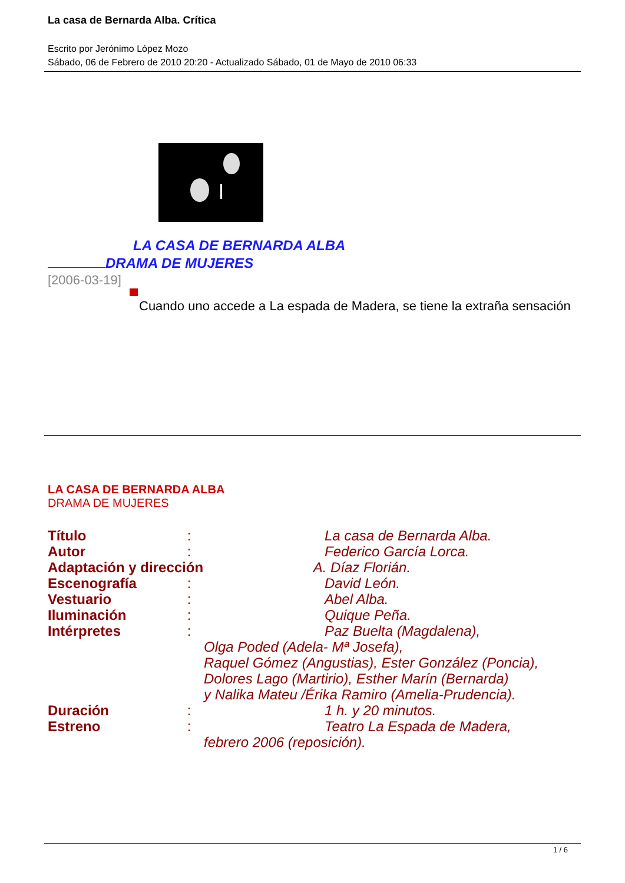La casa de Bernarda Alba. Crítica
Escrito por Jerónimo López Mozo
Sábado, 06 de Febrero de 2010 20:20 - Actualizado Sábado, 01 de Mayo de 2010 06:33
LA CASA DE BERNARDA ALBA
DRAMA DE MUJERES
[2006-03-19]
Cuando uno accede a La espada de Madera, se tiene la extraña sensación
LA CASA DE BERNARDA ALBA
DRAMA DE MUJERES
Título : La casa de Bernarda Alba.
Autor : Federico García Lorca.
Adaptación y dirección A. Díaz Florián.
Escenografía : David León.
Vestuario : Abel Alba.
Iluminación : Quique Peña.
Intérpretes : Paz Buelta (Magdalena),
Olga Poded (Adela- Mª Josefa),
Raquel Gómez (Angustias), Ester González (Poncia),
Dolores Lago (Martirio), Esther Marín (Bernarda)
y Nalika Mateu /Érika Ramiro (Amelia-Prudencia).
Duración : 1 h. y 20 minutos.
Estreno : Teatro La Espada de Madera,
febrero 2006 (reposición).
1 / 6